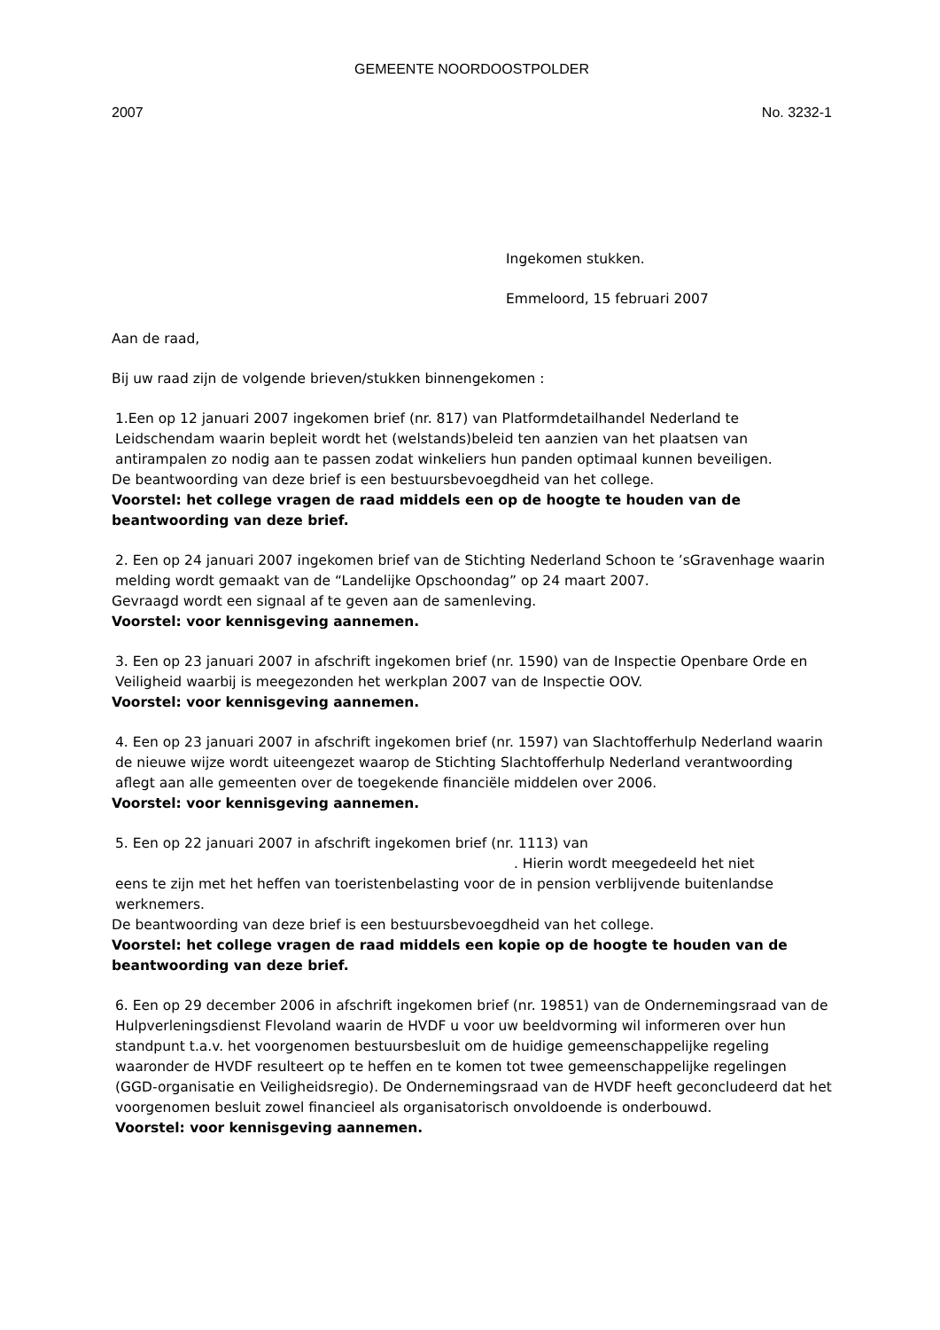GEMEENTE NOORDOOSTPOLDER
2007 No. 3232-1
Ingekomen stukken.
Emmeloord, 15 februari 2007
Aan de raad,
Bij uw raad zijn de volgende brieven/stukken binnengekomen :
1.Een op 12 januari 2007 ingekomen brief (nr. 817) van Platformdetailhandel Nederland te Leidschendam waarin bepleit wordt het (welstands)beleid ten aanzien van het plaatsen van antirampalen zo nodig aan te passen zodat winkeliers hun panden optimaal kunnen beveiligen.
De beantwoording van deze brief is een bestuursbevoegdheid van het college.
Voorstel: het college vragen de raad middels een op de hoogte te houden van de beantwoording van deze brief.
2. Een op 24 januari 2007 ingekomen brief van de Stichting Nederland Schoon te ’sGravenhage waarin melding wordt gemaakt van de “Landelijke Opschoondag” op 24 maart 2007.
Gevraagd wordt een signaal af te geven aan de samenleving.
Voorstel: voor kennisgeving aannemen.
3. Een op 23 januari 2007 in afschrift ingekomen brief (nr. 1590) van de Inspectie Openbare Orde en Veiligheid waarbij is meegezonden het werkplan 2007 van de Inspectie OOV.
Voorstel: voor kennisgeving aannemen.
4. Een op 23 januari 2007 in afschrift ingekomen brief (nr. 1597) van Slachtofferhulp Nederland waarin de nieuwe wijze wordt uiteengezet waarop de Stichting Slachtofferhulp Nederland verantwoording aflegt aan alle gemeenten over de toegekende financiële middelen over 2006.
Voorstel: voor kennisgeving aannemen.
5. Een op 22 januari 2007 in afschrift ingekomen brief (nr. 1113) van
. Hierin wordt meegedeeld het niet
eens te zijn met het heffen van toeristenbelasting voor de in pension verblijvende buitenlandse werknemers.
De beantwoording van deze brief is een bestuursbevoegdheid van het college.
Voorstel: het college vragen de raad middels een kopie op de hoogte te houden van de beantwoording van deze brief.
6. Een op 29 december 2006 in afschrift ingekomen brief (nr. 19851) van de Ondernemingsraad van de Hulpverleningsdienst Flevoland waarin de HVDF u voor uw beeldvorming wil informeren over hun standpunt t.a.v. het voorgenomen bestuursbesluit om de huidige gemeenschappelijke regeling waaronder de HVDF resulteert op te heffen en te komen tot twee gemeenschappelijke regelingen (GGD-organisatie en Veiligheidsregio). De Ondernemingsraad van de HVDF heeft geconcludeerd dat het voorgenomen besluit zowel financieel als organisatorisch onvoldoende is onderbouwd.
Voorstel: voor kennisgeving aannemen.